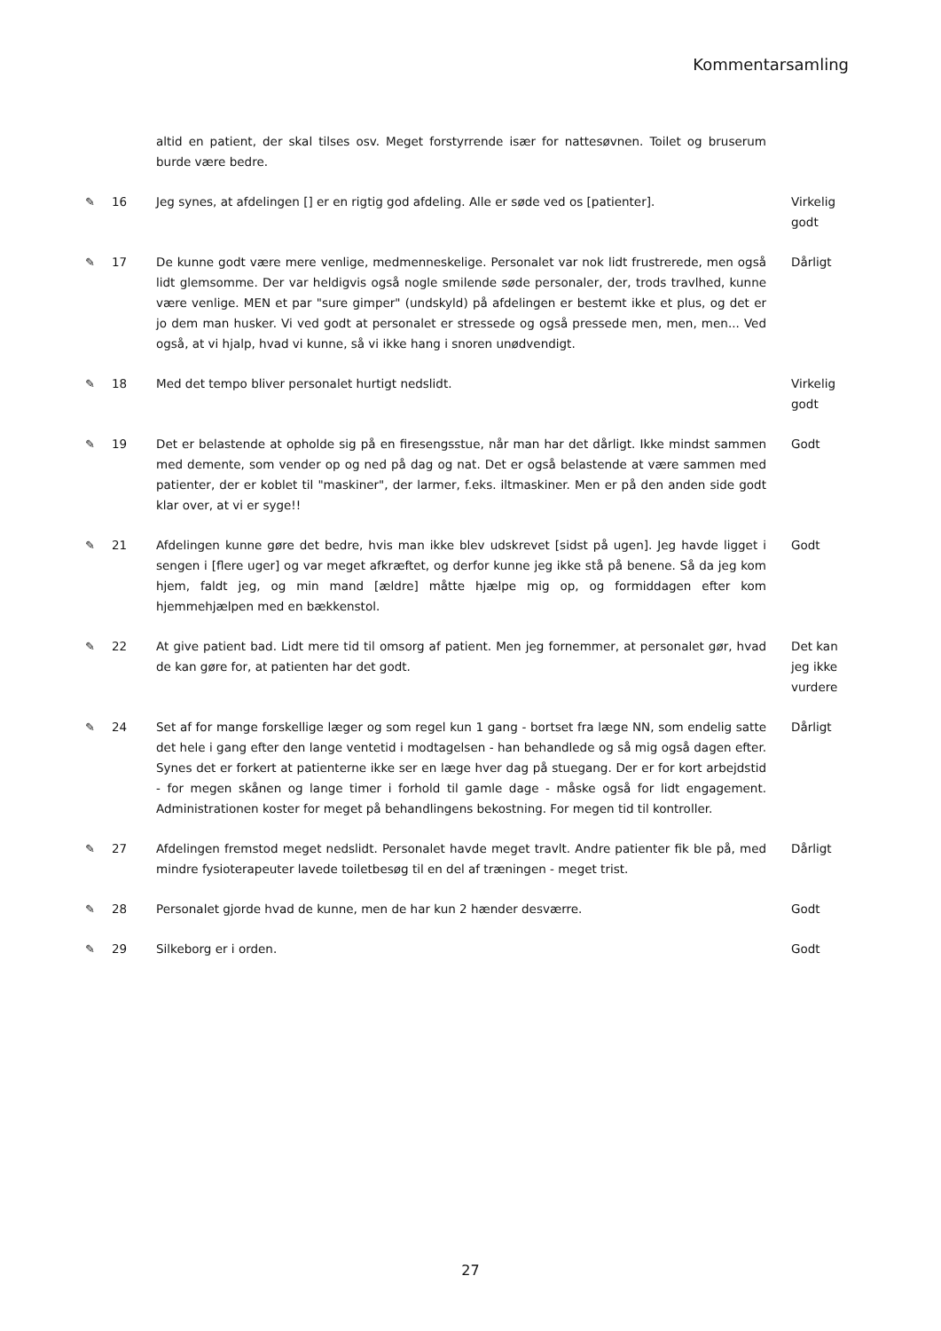Kommentarsamling
| | | altid en patient, der skal tilses osv. Meget forstyrrende især for nattesøvnen. Toilet og bruserum burde være bedre. | |
| ✎ | 16 | Jeg synes, at afdelingen [] er en rigtig god afdeling. Alle er søde ved os [patienter]. | Virkelig godt |
| ✎ | 17 | De kunne godt være mere venlige, medmenneskelige. Personalet var nok lidt frustrerede, men også lidt glemsomme. Der var heldigvis også nogle smilende søde personaler, der, trods travlhed, kunne være venlige. MEN et par "sure gimper" (undskyld) på afdelingen er bestemt ikke et plus, og det er jo dem man husker. Vi ved godt at personalet er stressede og også pressede men, men, men... Ved også, at vi hjalp, hvad vi kunne, så vi ikke hang i snoren unødvendigt. | Dårligt |
| ✎ | 18 | Med det tempo bliver personalet hurtigt nedslidt. | Virkelig godt |
| ✎ | 19 | Det er belastende at opholde sig på en firesengsstue, når man har det dårligt. Ikke mindst sammen med demente, som vender op og ned på dag og nat. Det er også belastende at være sammen med patienter, der er koblet til "maskiner", der larmer, f.eks. iltmaskiner. Men er på den anden side godt klar over, at vi er syge!! | Godt |
| ✎ | 21 | Afdelingen kunne gøre det bedre, hvis man ikke blev udskrevet [sidst på ugen]. Jeg havde ligget i sengen i [flere uger] og var meget afkræftet, og derfor kunne jeg ikke stå på benene. Så da jeg kom hjem, faldt jeg, og min mand [ældre] måtte hjælpe mig op, og formiddagen efter kom hjemmehjælpen med en bækkenstol. | Godt |
| ✎ | 22 | At give patient bad. Lidt mere tid til omsorg af patient. Men jeg fornemmer, at personalet gør, hvad de kan gøre for, at patienten har det godt. | Det kan jeg ikke vurdere |
| ✎ | 24 | Set af for mange forskellige læger og som regel kun 1 gang - bortset fra læge NN, som endelig satte det hele i gang efter den lange ventetid i modtagelsen - han behandlede og så mig også dagen efter. Synes det er forkert at patienterne ikke ser en læge hver dag på stuegang. Der er for kort arbejdstid - for megen skånen og lange timer i forhold til gamle dage - måske også for lidt engagement. Administrationen koster for meget på behandlingens bekostning. For megen tid til kontroller. | Dårligt |
| ✎ | 27 | Afdelingen fremstod meget nedslidt. Personalet havde meget travlt. Andre patienter fik ble på, med mindre fysioterapeuter lavede toiletbesøg til en del af træningen - meget trist. | Dårligt |
| ✎ | 28 | Personalet gjorde hvad de kunne, men de har kun 2 hænder desværre. | Godt |
| ✎ | 29 | Silkeborg er i orden. | Godt |
27